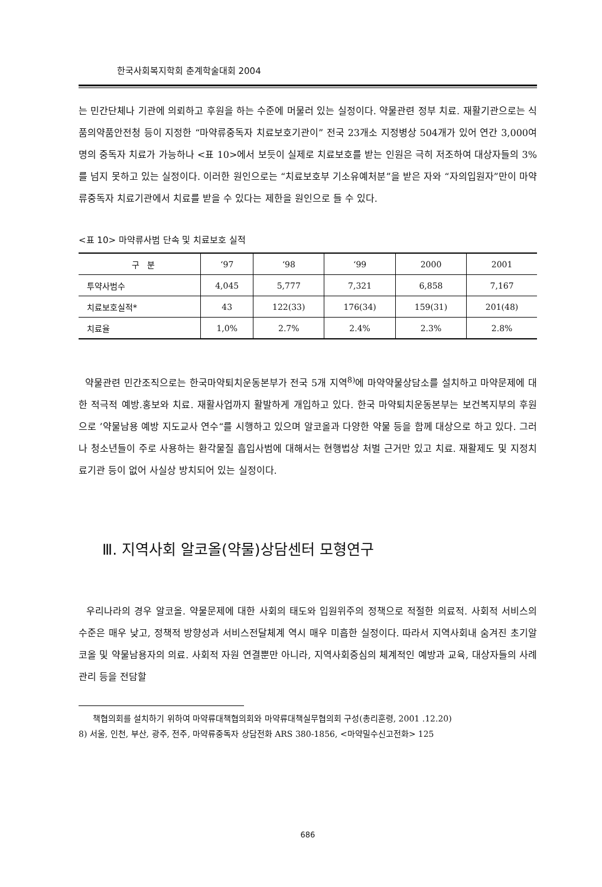한국사회복지학회 춘계학술대회 2004
는 민간단체나 기관에 의뢰하고 후원을 하는 수준에 머물러 있는 실정이다. 약물관련 정부 치료. 재활기관으로는 식품의약품안전청 등이 지정한 “마약류중독자 치료보호기관이” 전국 23개소 지정병상 504개가 있어 연간 3,000여명의 중독자 치료가 가능하나 <표 10>에서 보듯이 실제로 치료보호를 받는 인원은 극히 저조하여 대상자들의 3%를 넘지 못하고 있는 실정이다. 이러한 원인으로는 “치료보호부 기소유예처분”을 받은 자와 “자의입원자”만이 마약류중독자 치료기관에서 치료를 받을 수 있다는 제한을 원인으로 들 수 있다.
<표 10> 마약류사범 단속 및 치료보호 실적
| 구 분 | ‘97 | ‘98 | ‘99 | 2000 | 2001 |
| --- | --- | --- | --- | --- | --- |
| 투약사범수 | 4,045 | 5,777 | 7,321 | 6,858 | 7,167 |
| 치료보호실적* | 43 | 122(33) | 176(34) | 159(31) | 201(48) |
| 치료율 | 1,0% | 2.7% | 2.4% | 2.3% | 2.8% |
약물관련 민간조직으로는 한국마약퇴치운동본부가 전국 5개 지역<sup>8)</sup>에 마약약물상담소를 설치하고 마약문제에 대한 적극적 예방.홍보와 치료. 재활사업까지 활발하게 개입하고 있다. 한국 마약퇴치운동본부는 보건복지부의 후원으로 ’약물남용 예방 지도교사 연수“를 시행하고 있으며 알코올과 다양한 약물 등을 함께 대상으로 하고 있다. 그러나 청소년들이 주로 사용하는 환각물질 흡입사범에 대해서는 현행법상 처벌 근거만 있고 치료. 재활제도 및 지정치료기관 등이 없어 사실상 방치되어 있는 실정이다.
Ⅲ. 지역사회 알코올(약물)상담센터 모형연구
우리나라의 경우 알코올. 약물문제에 대한 사회의 태도와 입원위주의 정책으로 적절한 의료적. 사회적 서비스의 수준은 매우 낮고, 정책적 방향성과 서비스전달체계 역시 매우 미흡한 실정이다. 따라서 지역사회내 숨겨진 초기알코올 및 약물남용자의 의료. 사회적 자원 연결뿐만 아니라, 지역사회중심의 체계적인 예방과 교육, 대상자들의 사례관리 등을 전담할
책협의회를 설치하기 위하여 마약류대책협의회와 마약류대책실무협의회 구성(총리훈령, 2001 .12.20)
8) 서울, 인천, 부산, 광주, 전주, 마약류중독자 상담전화 ARS 380-1856, <마약밀수신고전화> 125
686